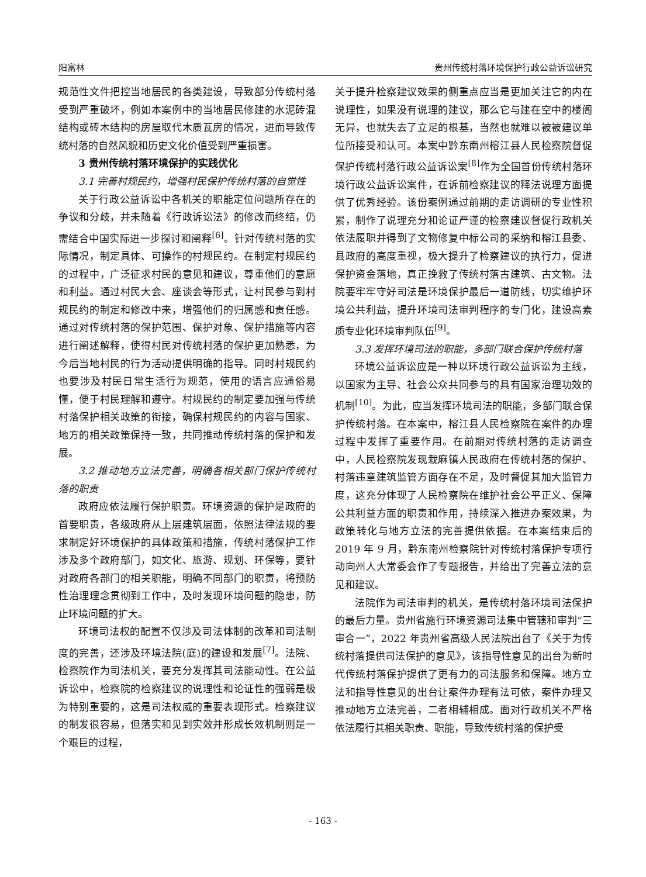阳富林 贵州传统村落环境保护行政公益诉讼研究
规范性文件把控当地居民的各类建设，导致部分传统村落受到严重破坏，例如本案例中的当地居民修建的水泥砖混结构或砖木结构的房屋取代木质瓦房的情况，进而导致传统村落的自然风貌和历史文化价值受到严重损害。
3 贵州传统村落环境保护的实践优化
3.1 完善村规民约，增强村民保护传统村落的自觉性
关于行政公益诉讼中各机关的职能定位问题所存在的争议和分歧，并未随着《行政诉讼法》的修改而终结，仍需结合中国实际进一步探讨和阐释<sup>[6]</sup>。针对传统村落的实际情况，制定具体、可操作的村规民约。在制定村规民约的过程中，广泛征求村民的意见和建议，尊重他们的意愿和利益。通过村民大会、座谈会等形式，让村民参与到村规民约的制定和修改中来，增强他们的归属感和责任感。通过对传统村落的保护范围、保护对象、保护措施等内容进行阐述解释，使得村民对传统村落的保护更加熟悉，为今后当地村民的行为活动提供明确的指导。同时村规民约也要涉及村民日常生活行为规范，使用的语言应通俗易懂，便于村民理解和遵守。村规民约的制定要加强与传统村落保护相关政策的衔接，确保村规民约的内容与国家、地方的相关政策保持一致，共同推动传统村落的保护和发展。
3.2 推动地方立法完善，明确各相关部门保护传统村落的职责
政府应依法履行保护职责。环境资源的保护是政府的首要职责，各级政府从上层建筑层面，依照法律法规的要求制定好环境保护的具体政策和措施，传统村落保护工作涉及多个政府部门，如文化、旅游、规划、环保等，要针对政府各部门的相关职能，明确不同部门的职责，将预防性治理理念贯彻到工作中，及时发现环境问题的隐患，防止环境问题的扩大。
环境司法权的配置不仅涉及司法体制的改革和司法制度的完善，还涉及环境法院(庭)的建设和发展<sup>[7]</sup>。法院、检察院作为司法机关，要充分发挥其司法能动性。在公益诉讼中，检察院的检察建议的说理性和论证性的强弱是极为特别重要的，这是司法权威的重要表现形式。检察建议的制发很容易，但落实和见到实效并形成长效机制则是一个艰巨的过程，
关于提升检察建议效果的侧重点应当是更加关注它的内在说理性，如果没有说理的建议，那么它与建在空中的楼阁无异，也就失去了立足的根基，当然也就难以被被建议单位所接受和认可。本案中黔东南州榕江县人民检察院督促保护传统村落行政公益诉讼案<sup>[8]</sup>作为全国首份传统村落环境行政公益诉讼案件，在诉前检察建议的释法说理方面提供了优秀经验。该份案例通过前期的走访调研的专业性积累，制作了说理充分和论证严谨的检察建议督促行政机关依法履职并得到了文物修复中标公司的采纳和榕江县委、县政府的高度重视，极大提升了检察建议的执行力，促进保护资金落地，真正挽救了传统村落古建筑、古文物。法院要牢牢守好司法是环境保护最后一道防线，切实维护环境公共利益，提升环境司法审判程序的专门化，建设高素质专业化环境审判队伍<sup>[9]</sup>。
3.3 发挥环境司法的职能，多部门联合保护传统村落
环境公益诉讼应是一种以环境行政公益诉讼为主线，以国家为主导、社会公众共同参与的具有国家治理功效的机制<sup>[10]</sup>。为此，应当发挥环境司法的职能，多部门联合保护传统村落。在本案中，榕江县人民检察院在案件的办理过程中发挥了重要作用。在前期对传统村落的走访调查中，人民检察院发现栽麻镇人民政府在传统村落的保护、村落违章建筑监管方面存在不足，及时督促其加大监管力度，这充分体现了人民检察院在维护社会公平正义、保障公共利益方面的职责和作用，持续深入推进办案效果，为政策转化与地方立法的完善提供依据。在本案结束后的 2019 年 9 月，黔东南州检察院针对传统村落保护专项行动向州人大常委会作了专题报告，并给出了完善立法的意见和建议。
法院作为司法审判的机关，是传统村落环境司法保护的最后力量。贵州省施行环境资源司法集中管辖和审判“三审合一”，2022 年贵州省高级人民法院出台了《关于为传统村落提供司法保护的意见》，该指导性意见的出台为新时代传统村落保护提供了更有力的司法服务和保障。地方立法和指导性意见的出台让案件办理有法可依，案件办理又推动地方立法完善，二者相辅相成。面对行政机关不严格依法履行其相关职责、职能，导致传统村落的保护受
- 163 -